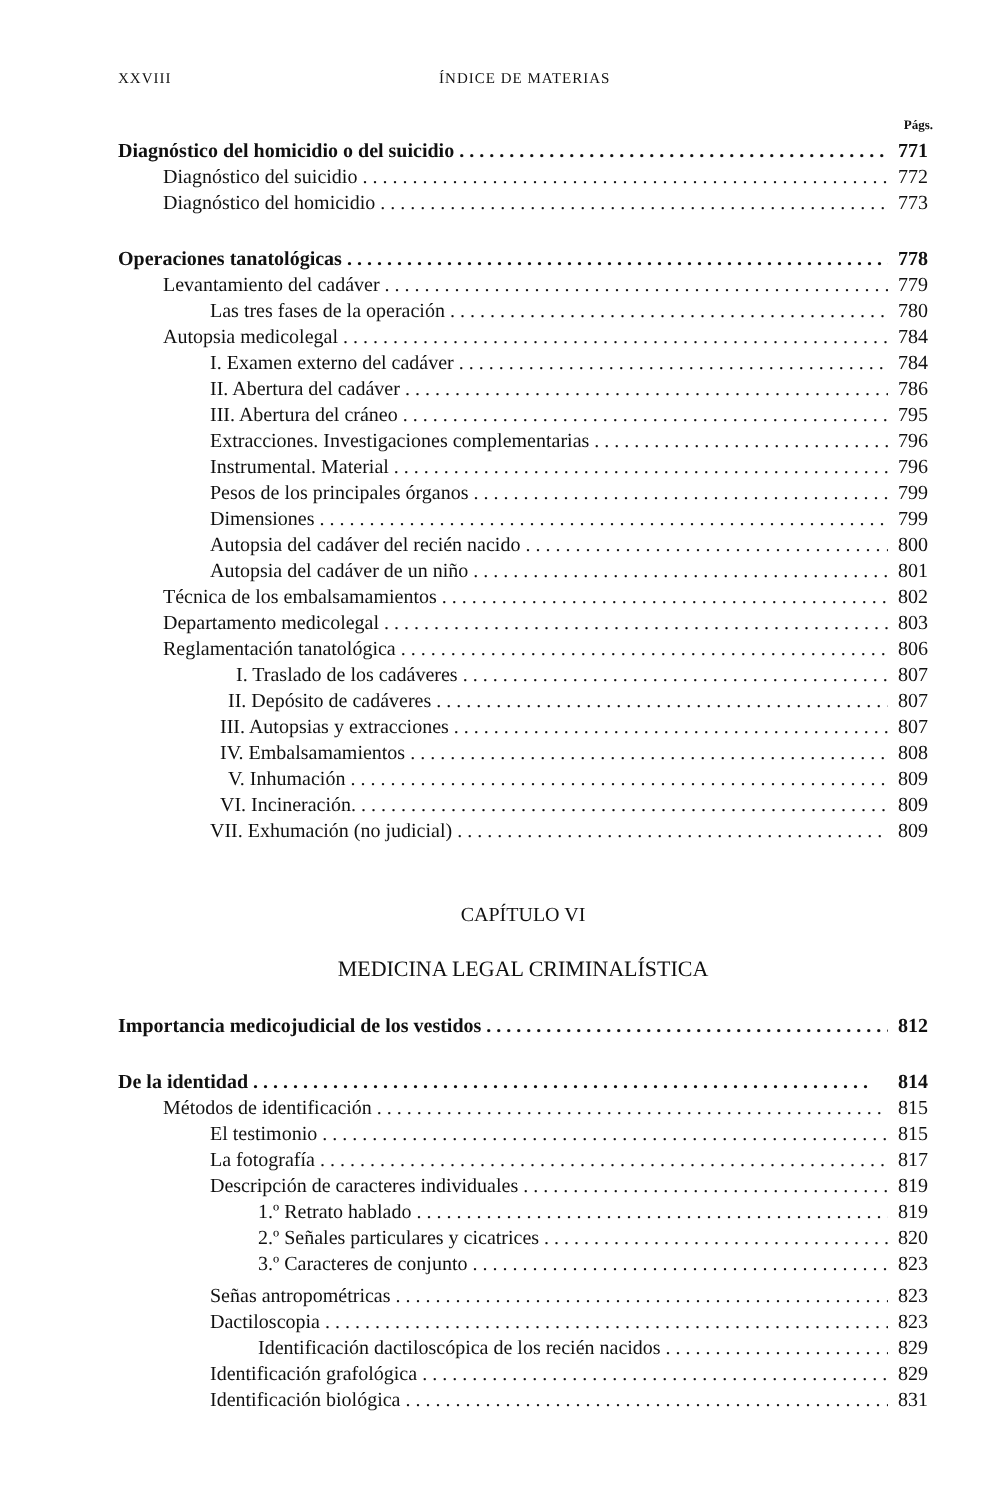XXVIII ÍNDICE DE MATERIAS
Págs.
Diagnóstico del homicidio o del suicidio 771
Diagnóstico del suicidio 772
Diagnóstico del homicidio 773
Operaciones tanatológicas 778
Levantamiento del cadáver 779
Las tres fases de la operación 780
Autopsia medicolegal 784
I. Examen externo del cadáver 784
II. Abertura del cadáver 786
III. Abertura del cráneo 795
Extracciones. Investigaciones complementarias 796
Instrumental. Material 796
Pesos de los principales órganos 799
Dimensiones 799
Autopsia del cadáver del recién nacido 800
Autopsia del cadáver de un niño 801
Técnica de los embalsamamientos 802
Departamento medicolegal 803
Reglamentación tanatológica 806
I. Traslado de los cadáveres 807
II. Depósito de cadáveres 807
III. Autopsias y extracciones 807
IV. Embalsamamientos 808
V. Inhumación 809
VI. Incineración. 809
VII. Exhumación (no judicial) 809
CAPÍTULO VI
MEDICINA LEGAL CRIMINALÍSTICA
Importancia medicojudicial de los vestidos 812
De la identidad 814
Métodos de identificación 815
El testimonio 815
La fotografía 817
Descripción de caracteres individuales 819
1.º Retrato hablado 819
2.º Señales particulares y cicatrices 820
3.º Caracteres de conjunto 823
Señas antropométricas 823
Dactiloscopia 823
Identificación dactiloscópica de los recién nacidos 829
Identificación grafológica 829
Identificación biológica 831